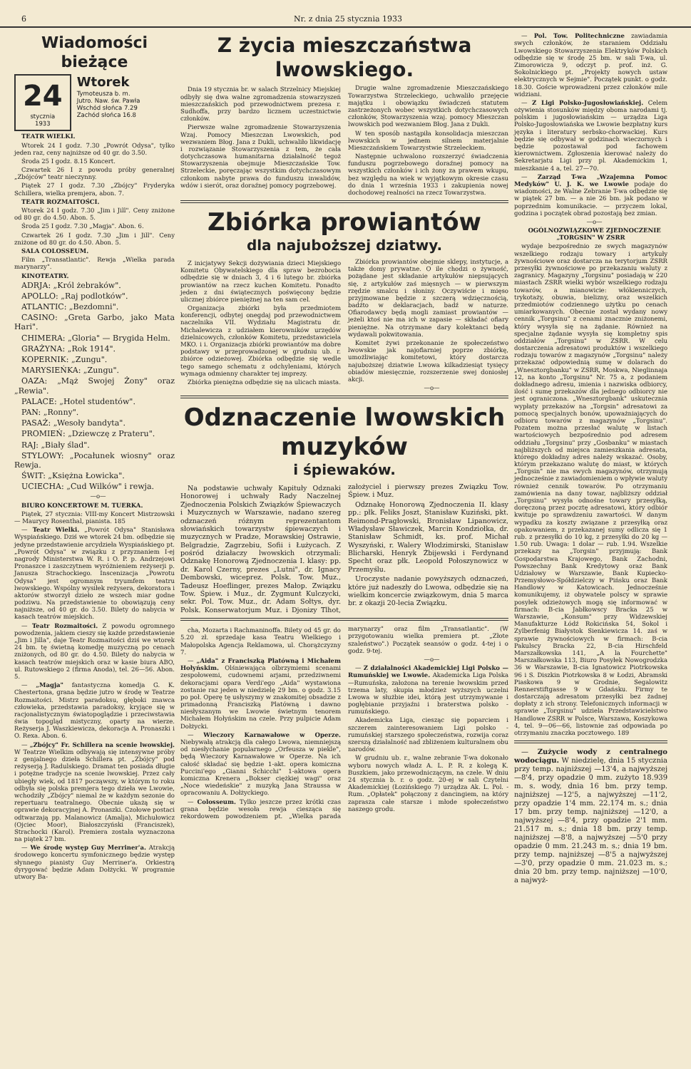6 Nr. z dnia 25 stycznia 1933
Wiadomości bieżące
24
stycznia
1933
Wtorek
Tymoteusza b. m.
Jutro. Naw. św. Pawła
Wschód słońca 7.29
Zachód słońca 16.8
TEATR WIELKI.
Wtorek 24 I godz. 7.30 „Powrót Odysa", tylko jeden raz, ceny najniższe od 40 gr. do 3.50.
Środa 25 I godz. 8.15 Koncert.
Czwartek 26 I z powodu próby generalnej „Zbójców" teatr nieczynny.
Piątek 27 I godz. 7.30 „Zbójcy" Fryderyka Schillera, wielka premjera, abon. 7.
TEATR ROZMAITOŚCI.
Wtorek 24 I godz. 7.30 „Jim i Jill". Ceny zniżone od 80 gr. do 4.50. Abon. 5.
Środa 25 I godz. 7.30 „Magja". Abon. 6.
Czwartek 26 I godz. 7.30 „Jim i Jill". Ceny zniżone od 80 gr. do 4.50. Abon. 5.
SALA COLOSSEUM.
Film „Transatlantic". Rewja „Wielka parada marynarzy".
KINOTEATRY.
ADRJA: „Król żebraków".
APOLLO: „Raj podlotków".
ATLANTIC: „Bezdomni".
CASINO: „Greta Garbo, jako Mata Hari".
CHIMERA: „Gloria" — Brygida Helm.
GRAŻYNA: „Rok 1914".
KOPERNIK: „Zungu".
MARYSIEŃKA: „Zungu".
OAZA: „Mąż Swojej Żony" oraz „Rewia".
PALACE: „Hotel studentów".
PAN: „Ronny".
PASAŻ: „Wesoły bandyta".
PROMIEŃ: „Dziewczę z Prateru".
RAJ: „Biały ślad".
STYLOWY: „Pocałunek wiosny" oraz Rewja.
ŚWIT: „Księżna Łowicka".
UCIECHA: „Cud Wilków" i rewja.
—o—
BIURO KONCERTOWE M. TUERKA.
Piątek, 27 stycznia: VIII-my Koncert Mistrzowski — Maurycy Rosenthal, pianista. 185
— Teatr Wielki. „Powrót Odysa" Stanisława Wyspiańskiego. Dziś we wtorek 24 bm. odbędzie się jedyne przedstawienie arcydzieła Wyspiańskiego pt. „Powrót Odysa" w związku z przyznaniem I-ej nagrody Ministerstwa W. R. i O. P. p. Andrzejowi Pronaszce i zaszczytnem wyróżnieniem reżyserji p. Janusza Strachockiego. Inscenizacja „Powrotu Odysa" jest ogromnym tryumfem teatru lwowskiego. Wspólny wysiłek reżysera, dekoratora i aktorów stworzył dzieło ze wszech miar godne podziwu. Na przedstawienie to obowiązują ceny najniższe, od 40 gr. do 3.50. Bilety do nabycia w kasach teatrów miejskich.
— Teatr Rozmaitości. Z powodu ogromnego powodzenia, jakiem cieszy się każde przedstawienie „Jim i Jilla", daje Teatr Rozmaitości dziś we wtorek 24 bm. tę świetną komedję muzyczną po cenach zniżonych, od 80 gr. do 4.50. Bilety do nabycia w kasach teatrów miejskich oraz w kasie biura ABO, ul. Rutowskiego 2 (firma Anoda), tel. 26—56. Abon. 5.
— „Magja" fantastyczna komedja G. K. Chestertona, grana będzie jutro w środę w Teatrze Rozmaitości. Mistrz paradoksu, głęboki znawca człowieka, przedstawia paradoksy, kryjące się w racjonalistycznym światopoglądzie i przeciwstawia świa topogląd mistyczny, oparty na wierze. Reżyserja J. Waszkiewicza, dekoracja A. Pronaszki i O. Rexa. Abon. 6.
— „Zbójcy" Fr. Schillera na scenie lwowskiej. W Teatrze Wielkim odbywają się intensywne próby z genjalnego dzieła Schillera pt. „Zbójcy" pod reżyserją J. Radulskiego. Dramat ten posiada długie i potężne tradycje na scenie lwowskiej. Przez cały ubiegły wiek, od 1817 począwszy, w którym to roku odbyła się polska premjera tego dzieła we Lwowie, wchodziły „Zbójcy" niemal że w każdym sezonie do repertuaru teatralnego. Obecnie ukażą się w oprawie dekoracyjnej A. Pronaszki. Czołowe postaci odtwarzają pp. Malanowicz (Amalja), Michułowicz (Ojciec Moor), Białoszczyński (Franciszek), Strachocki (Karol). Premiera została wyznaczona na piątek 27 bm.
— We środę występ Guy Merriner'a. Atrakcją środowego koncertu symfonicznego będzie występ słynnego pianisty Guy Merriner'a. Orkiestrą dyrygować będzie Adam Dołżycki. W programie utwory Ba-
Z życia mieszczaństwa lwowskiego.
Dnia 19 stycznia br. w salach Strzelnicy Miejskiej odbyły się dwa walne zgromadzenia stowarzyszeń mieszczańskich pod przewodnictwem prezesa r. Sudhoffa, przy bardzo licznem uczestnictwie członków.
Pierwsze walne zgromadzenie Stowarzyszenia Wzaj. Pomocy Mieszczan Lwowskich, pod wezwaniem Błog. Jana z Dukli, uchwaliło likwidację i rozwiązanie Stowarzyszenia z tem, że cała dotychczasowa humanitarna działalność tegoż Stowarzyszenia obejmuje Mieszczańskie Tow. Strzeleckie, poręczając wszystkim dotychczasowym członkom nabyte prawa do funduszu inwalidów, wdów i sierót, oraz doraźnej pomocy pogrzebowej.
Drugie walne zgromadzenie Mieszczańskiego Towarzystwa Strzeleckiego, uchwaliło przejęcie majątku i obowiązku świadczeń statutem zastrzeżonych wobec wszystkich dotychczasowych członków, Stowarzyszenia wzaj. pomocy Mieszczan lwowskich pod wezwaniem Błog. Jana z Dukli.
W ten sposób nastąpiła konsolidacja mieszczan lwowskich w jednem silnem materjalnie Mieszczańskiem Towarzystwie Strzeleckiem.
Następnie uchwalono rozszerzyć świadczenia funduszu pogrzebowego doraźnej pomocy na wszystkich członków i ich żony za prawem wkupu, bez względu na wiek w wyjątkowym okresie czasu do dnia 1 września 1933 i zakupienia nowej dochodowej realności na rzecz Towarzystwa.
Zbiórka prowiantów
dla najuboższej dziatwy.
Z inicjatywy Sekcji dożywiania dzieci Miejskiego Komitetu Obywatelskiego dla spraw bezrobocia odbędzie się w dniach 3, 4 i 6 lutego br. zbiórka prowiantów na rzecz kuchen Komitetu. Ponadto jeden z dni świątecznych poświęcony będzie ulicznej zbiórce pieniężnej na ten sam cel.
Organizacja zbiórki była przedmiotem konferencji, odbytej onegdaj pod przewodnictwem naczelnika VII. Wydziału Magistratu dr. Michalewicza z udziałem kierowników urzędów dzielnicowych, członków Komitetu, przedstawiciela MKO. i i. Organizacja zbiórki prowiantów ma dobre podstawy w przeprowadzonej w grudniu ub. r. zbiórce odzieżowej. Zbiórka odbędzie się wedle tego samego schematu z odchyleniami, których wymaga odmienny charakter tej imprezy.
Zbiórka pieniężna odbędzie się na ulicach miasta.
Zbiórka prowiantów obejmie sklepy, instytucje, a także domy prywatne. O ile chodzi o żywność, pożądane jest składanie artykułów niepsujących się, z artykułów zaś mięsnych — w pierwszym rzędzie smalcu i słoniny. Oczywiście i mięso przyjmowane będzie z szczerą wdzięcznością, badźto w deklaracjach, badź w naturze. Ofiarodawcy będą mogli zamiast prowiantów — jeżeli ktoś nie ma ich w zapasie — składać ofiary pieniężne. Na otrzymane dary kolektanci będą wydawali pokwitowania.
Komitet żywi przekonanie że społeczeństwo lwowskie jak najofiarniej poprze zbiórkę, umożliwiając komitetowi, który dostarcza najuboższej dziatwie Lwowa kilkadziesiąt tysięcy obiadów miesięcznie, rozszerzenie swej doniosłej akcji.
—o—
Odznaczenie lwowskich muzyków
i śpiewaków.
Na podstawie uchwały Kapituły Odznaki Honorowej i uchwały Rady Naczelnej Zjednoczenia Polskich Związków Śpiewaczych i Muzycznych w Warszawie, nadano szereg odznaczeń różnym reprezentantom słowiańskich towarzystw śpiewaczych i muzycznych w Pradze, Morawskiej Ostrawie, Belgradzie, Zagrzebiu, Sofii i Łużycach. Z pośród działaczy lwowskich otrzymali: Odznakę Honorową Zjednoczenia I. klasy: pp. dr. Karol Czerny, prezes „Lutni", dr. Ignacy Dembowski, wiceprez. Polsk. Tow. Muz., Tadeusz Hoeflinger, prezes Małop. Związku Tow. Śpiew. i Muz., dr. Zygmunt Kulczycki, sekr. Pol. Tow. Muz., dr. Adam Sołtys, dyr. Polsk. Konserwatorjum Muz. i Djonizy Tlhot, założyciel i pierwszy prezes Związku Tow. Śpiew. i Muz.
Odznakę Honorową Zjednoczenia II. klasy pp.: płk. Feliks Joszt, Stanisław Kuziński, pkt. Reimond-Pragłowski, Bronisław Lipanowicz, Władysław Sławiczek, Marcin Kondziołka, dr. Stanisław Schmidt, ks. prof. Michał Wyszyński, r. Walery Włodzimirski, Stanisław Blicharski, Henryk Żbijewski i Ferdynand Specht oraz płk. Leopold Połoszynowicz w Przemyślu.
Uroczyste nadanie powyższych odznaczeń, które już nadeszły do Lwowa, odbędzie się na wielkim koncercie związkowym, dnia 5 marca br. z okazji 20-lecia Związku.
cha, Mozarta i Rachmaninoffa. Bilety od 45 gr. do 5.20 zł. sprzedaje kasa Teatru Wielkiego i Małopolska Agencja Reklamowa, ul. Chorążczyzny 7.
— „Aida" z Franciszką Platówną i Michałem Hołyńskim. Olśniewająca olbrzymiemi scenami zespołowemi, cudownemi arjami, przedziwnemi dekoracjami opara Verdi'ego „Aida" wystawiona zostanie raz jeden w niedzielę 29 bm. o godz. 3.15 po poł. Operę tę usłyszymy w znakomitej obsadzie z primadonną Franciszką Platówną i dawno niesłyszanym we Lwowie świetnym tenorem Michałem Hołyńskim na czele. Przy pulpicie Adam Dołżycki.
— Wieczory Karnawałowe w Operze. Niebywałą atrakcją dla całego Lwowa, niemniejszą od niesłychanie popularnego „Orfeusza w piekle", będą Wieczory Karnawałowe w Operze. Na ich całość składać się będzie 1-akt. opera komiczna Puccini'ego „Gianni Schicchi" 1-aktowa opera komiczna Krenera „Bokser ciężkiej wagi" oraz „Noce wiedeńskie" z muzyką Jana Straussa w opracowaniu A. Dołżyckiego.
— Colosseum. Tylko jeszcze przez krótki czas grana będzie wesoła rewja ciesząca się rekordowem powodzeniem pt. „Wielka parada marynarzy" oraz film „Transatlantic". (W przygotowaniu wielka premiera pt. „Złote szaleństwo".) Początek seansów o godz. 4-tej i o godz. 9-tej.
—o—
— Z działalności Akademickiej Ligi Polsko — Rumuńskiej we Lwowie. Akademicka Liga Polska—Rumuńska, założona na terenie lwowskim przed trzema laty, skupia młodzież wyższych uczelni Lwowa w służbie idei, którą jest utrzymywanie i pogłębianie przyjaźni i braterstwa polsko - rumuńskiego.
Akademicka Liga, ciesząc się poparciem i szczerem zainteresowaniem Ligi polsko - rumuńskiej starszego społeczeństwa, rozwija coraz szerszą działalność nad zbliżeniem kulturalnem obu narodów.
W grudniu ub. r., walne zebranie T-wa dokonało wyboru nowych władz A. L. P. R. z kolegą K. Buszkiem, jako przewodniczącym, na czele. W dniu 24 stycznia b. r. o godz. 20-ej w sali Czytelni Akademickiej (Łozińskiego 7) urządza Ak. L. Pol. - Rum. „Opłatek" połączony z dancingiem, na który zaprasza całe starsze i młode społeczeństwo naszego grodu.
— Pol. Tow. Politechniczne zawiadamia swych członków, że staraniem Oddziału Lwowskiego Stowarzyszenia Elektryków Polskich odbędzie się w środę 25 bm. w sali T-wa, ul. Zimorowicza 9, odczyt p. prof. inż. G. Sokolnickiego pt. „Projekty nowych ustaw elektrycznych w Sejmie". Początek punkt. o godz. 18.30. Goście wprowadzeni przez członków mile widziani.
— Z Ligi Polsko-Jugosłowiańskiej. Celem ożywienia stosunków między oboma narodami tj. polskim i jugosłowiańskim — urządza Liga Polsko-Jugosłowiańska we Lwowie bezpłatny kurs języka i literatury serbsko-chorwackiej. Kurs będzie się odbywał w godzinach wieczornych i będzie pozostawał pod fachowem kierownictwem. Zgłoszenia kierować należy do Sekretarjatu Ligi przy pl. Akademickim 1, mieszkanie 4 a, tel. 27—70.
— Zarząd T-wa „Wzajemna Pomoc Medyków" U. J. K. we Lwowie podaje do wiadomości, że Walne Zebranie T-wa odbędzie się w piątek 27 bm. — a nie 26 bm. jak podano w poprzednim komunikacie. — przyczem lokal, godzina i początek obrad pozostają bez zmian.
—o—
OGÓLNOZWIĄZKOWE ZJEDNOCZENIE „TORGSIN" W ZSRR
wydaje bezpośrednio ze swych magazynów wszelkiego rodzaju towary i artykuły żywnościowe oraz dostarcza na terytorjum ZSRR przesyłki żywnościowe po przekazaniu waluty z zagranicy. Magazyny „Torgsinu" posiadają w 220 miastach ZSRR wielki wybór wszelkiego rodzaju towarów, a mianowicie: włókienniczych, trykotaży, obuwia, bielizny, oraz wszelkich przedmiotów codziennego użytku po cenach umiarkowanych. Obecnie został wydany nowy cennik „Torgsinu" z cenami znacznie zniżonemi, który wysyła się na żądanie. Również na specjalne żądanie wysyła się kompletny spis oddziałów „Torgsinu" w ZSRR. W celu dostarczenia adresatowi produktów i wszelkiego rodzaju towarów z magazynów „Torgsinu" należy przekazać odpowiednią sumę w dolarach do „Wnesztorgbanku" w ZSRR, Moskwa, Nieglinnaja 12, na konto „Torgsinu" Nr. 75 a, z podaniem dokładnego adresu, imienia i nazwiska odbiorcy, ilość i sumę przekazów dla jednego odbiorcy nie jest ograniczona. „Wnesztorgbank" uskutecznia wypłaty przekazów na „Torgsin" adresatowi za pomocą specjalnych bonów, upoważniających do odbioru towarów z magazynów „Torgsinu". Pozatem można przesłać walutę w listach wartościowych bezpośrednio pod adresem oddziału „Torgsinu" przy „Gosbanku" w miastach najbliższych od miejsca zamieszkania adresata, którego dokładny adres należy wskazać. Osoby, którym przekazano walutę do miast, w których „Torgsin" nie ma swych magazynów, otrzymują jednocześnie z zawiadomieniem o wpływie waluty również cennik towarów. Po otrzymaniu zamówienia na dany towar, najbliższy oddział „Torgsinu" wysyła odnośne towary przesyłką, doręczoną przez pocztę adresatowi, który odbiór kwituje po sprawdzeniu zawartości. W danym wypadku za koszty związane z przesyłką oraz opakowaniem, z przekazanej sumy odlicza się 1 rub. z przesyłki do 10 kg, z przesyłki do 20 kg — 1.50 rub. Uwaga: 1 dolar — rub. 1.94. Wszelkie przekazy na „Torgsin" przyjmują: Bank Gospodarstwa Krajowego, Bank Zachodni, Powszechny Bank Kredytowy oraz Bank Udziałowy w Warszawie, Bank Kupiecko-Przemysłowo-Spółdzielczy w Pińsku oraz Bank Handlowy w Katowicach. Jednocześnie komunikujemy, iż obywatele polscy w sprawie posyłek odzieżowych mogą się informować w firmach: B-cia Jabłkowscy Bracka 25 w Warszawie, „Konsum" przy Widzewskiej Manufakturze Łódź Rokicińska 54, Sokol i Zylberfenig Białystok Sienkiewicza 14. zaś w sprawie żywnościowych w firmach: B-cia Pakulscy Bracka 22, B-cia Hirschfeld Marszałkowska 141, „A la Fourchette" Marszałkowska 113, Biuro Posyłek Nowogrodzka 36 w Warszawie, B-cia Ignatowicz Piotrkowska 96 i S. Diszkin Piotrkowska 8 w Łodzi, Abramski Piaskowa 9 w Grodnie, Segalowitz Rennerstiftgasse 9 w Gdańsku. Firmy te dostarczają adresatom przesyłki bez żadnej dopłaty z ich strony. Telefonicznych informacji w sprawie „Torgsinu" udziela Przedstawicielstwo Handlowe ZSRR w Polsce, Warszawa, Koszykowa 4, tel. 9—06—66, listownie zaś odpowiada po otrzymaniu znaczka pocztowego. 189
— Zużycie wody z centralnego wodociągu. W niedzielę, dnia 15 stycznia przy temp. najniższej —13'4, a najwyższej —8'4, przy opadzie 0 mm. zużyto 18.939 m. s. wody, dnia 16 bm. przy temp. najniższej —12'5, a najwyższej —11'2, przy opadzie 1'4 mm. 22.174 m. s.; dnia 17 bm. przy temp. najniższej —12'0, a najwyższej —8'4, przy opadzie 2'1 mm. 21.517 m. s.; dnia 18 bm. przy temp. najniższej —8'8, a najwyższej —5'0 przy opadzie 0 mm. 21.243 m. s.; dnia 19 bm. przy temp. najniższej —8'5 a najwyższej —3'0, przy opadzie 0 mm. 21.023 m. s.; dnia 20 bm. przy temp. najniższej —10'0, a najwyż-